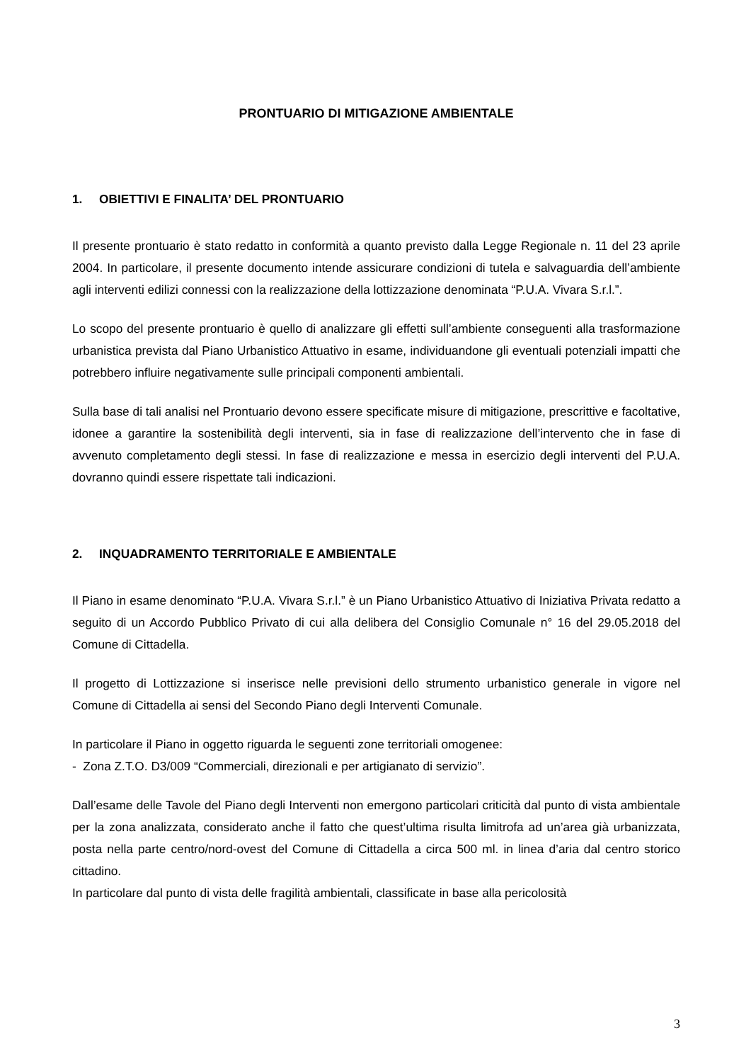PRONTUARIO DI MITIGAZIONE AMBIENTALE
1. OBIETTIVI E FINALITA’ DEL PRONTUARIO
Il presente prontuario è stato redatto in conformità a quanto previsto dalla Legge Regionale n. 11 del 23 aprile 2004. In particolare, il presente documento intende assicurare condizioni di tutela e salvaguardia dell’ambiente agli interventi edilizi connessi con la realizzazione della lottizzazione denominata “P.U.A. Vivara S.r.l.”.
Lo scopo del presente prontuario è quello di analizzare gli effetti sull’ambiente conseguenti alla trasformazione urbanistica prevista dal Piano Urbanistico Attuativo in esame, individuandone gli eventuali potenziali impatti che potrebbero influire negativamente sulle principali componenti ambientali.
Sulla base di tali analisi nel Prontuario devono essere specificate misure di mitigazione, prescrittive e facoltative, idonee a garantire la sostenibilità degli interventi, sia in fase di realizzazione dell’intervento che in fase di avvenuto completamento degli stessi. In fase di realizzazione e messa in esercizio degli interventi del P.U.A. dovranno quindi essere rispettate tali indicazioni.
2. INQUADRAMENTO TERRITORIALE E AMBIENTALE
Il Piano in esame denominato “P.U.A. Vivara S.r.l.” è un Piano Urbanistico Attuativo di Iniziativa Privata redatto a seguito di un Accordo Pubblico Privato di cui alla delibera del Consiglio Comunale n° 16 del 29.05.2018 del Comune di Cittadella.
Il progetto di Lottizzazione si inserisce nelle previsioni dello strumento urbanistico generale in vigore nel Comune di Cittadella ai sensi del Secondo Piano degli Interventi Comunale.
In particolare il Piano in oggetto riguarda le seguenti zone territoriali omogenee:
- Zona Z.T.O. D3/009 “Commerciali, direzionali e per artigianato di servizio”.
Dall’esame delle Tavole del Piano degli Interventi non emergono particolari criticità dal punto di vista ambientale per la zona analizzata, considerato anche il fatto che quest’ultima risulta limitrofa ad un’area già urbanizzata, posta nella parte centro/nord-ovest del Comune di Cittadella a circa 500 ml. in linea d’aria dal centro storico cittadino.
In particolare dal punto di vista delle fragilità ambientali, classificate in base alla pericolosità
3